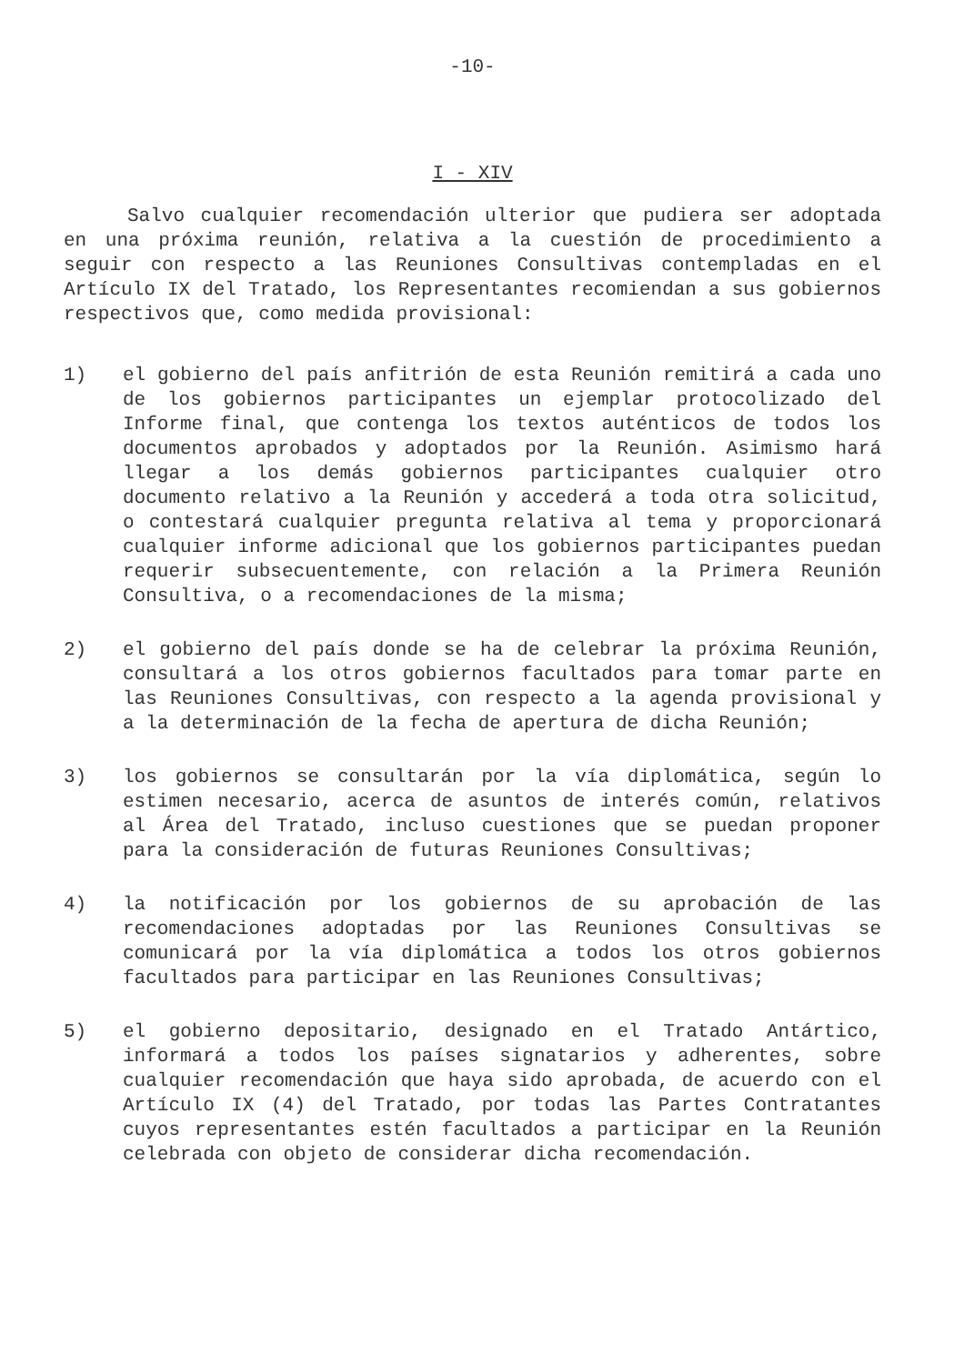-10-
I - XIV
Salvo cualquier recomendación ulterior que pudiera ser adoptada en una próxima reunión, relativa a la cuestión de procedimiento a seguir con respecto a las Reuniones Consultivas contempladas en el Artículo IX del Tratado, los Representantes recomiendan a sus gobiernos respectivos que, como medida provisional:
1) el gobierno del país anfitrión de esta Reunión remitirá a cada uno de los gobiernos participantes un ejemplar protocolizado del Informe final, que contenga los textos auténticos de todos los documentos aprobados y adoptados por la Reunión. Asimismo hará llegar a los demás gobiernos participantes cualquier otro documento relativo a la Reunión y accederá a toda otra solicitud, o contestará cualquier pregunta relativa al tema y proporcionará cualquier informe adicional que los gobiernos participantes puedan requerir subsecuentemente, con relación a la Primera Reunión Consultiva, o a recomendaciones de la misma;
2) el gobierno del país donde se ha de celebrar la próxima Reunión, consultará a los otros gobiernos facultados para tomar parte en las Reuniones Consultivas, con respecto a la agenda provisional y a la determinación de la fecha de apertura de dicha Reunión;
3) los gobiernos se consultarán por la vía diplomática, según lo estimen necesario, acerca de asuntos de interés común, relativos al Área del Tratado, incluso cuestiones que se puedan proponer para la consideración de futuras Reuniones Consultivas;
4) la notificación por los gobiernos de su aprobación de las recomendaciones adoptadas por las Reuniones Consultivas se comunicará por la vía diplomática a todos los otros gobiernos facultados para participar en las Reuniones Consultivas;
5) el gobierno depositario, designado en el Tratado Antártico, informará a todos los países signatarios y adherentes, sobre cualquier recomendación que haya sido aprobada, de acuerdo con el Artículo IX (4) del Tratado, por todas las Partes Contratantes cuyos representantes estén facultados a participar en la Reunión celebrada con objeto de considerar dicha recomendación.